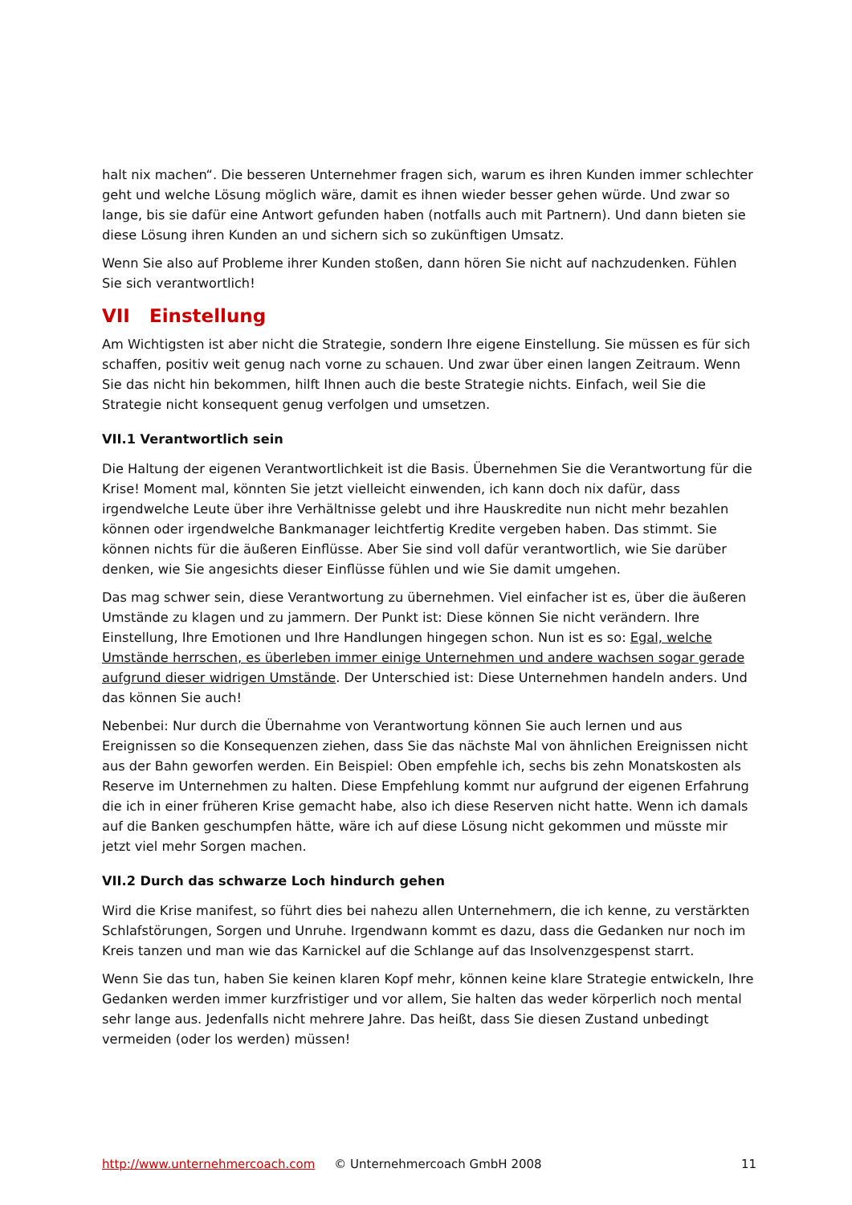halt nix machen“. Die besseren Unternehmer fragen sich, warum es ihren Kunden immer schlechter geht und welche Lösung möglich wäre, damit es ihnen wieder besser gehen würde. Und zwar so lange, bis sie dafür eine Antwort gefunden haben (notfalls auch mit Partnern). Und dann bieten sie diese Lösung ihren Kunden an und sichern sich so zukünftigen Umsatz.
Wenn Sie also auf Probleme ihrer Kunden stoßen, dann hören Sie nicht auf nachzudenken. Fühlen Sie sich verantwortlich!
VII Einstellung
Am Wichtigsten ist aber nicht die Strategie, sondern Ihre eigene Einstellung. Sie müssen es für sich schaffen, positiv weit genug nach vorne zu schauen. Und zwar über einen langen Zeitraum. Wenn Sie das nicht hin bekommen, hilft Ihnen auch die beste Strategie nichts. Einfach, weil Sie die Strategie nicht konsequent genug verfolgen und umsetzen.
VII.1 Verantwortlich sein
Die Haltung der eigenen Verantwortlichkeit ist die Basis. Übernehmen Sie die Verantwortung für die Krise! Moment mal, könnten Sie jetzt vielleicht einwenden, ich kann doch nix dafür, dass irgendwelche Leute über ihre Verhältnisse gelebt und ihre Hauskredite nun nicht mehr bezahlen können oder irgendwelche Bankmanager leichtfertig Kredite vergeben haben. Das stimmt. Sie können nichts für die äußeren Einflüsse. Aber Sie sind voll dafür verantwortlich, wie Sie darüber denken, wie Sie angesichts dieser Einflüsse fühlen und wie Sie damit umgehen.
Das mag schwer sein, diese Verantwortung zu übernehmen. Viel einfacher ist es, über die äußeren Umstände zu klagen und zu jammern. Der Punkt ist: Diese können Sie nicht verändern. Ihre Einstellung, Ihre Emotionen und Ihre Handlungen hingegen schon. Nun ist es so: Egal, welche Umstände herrschen, es überleben immer einige Unternehmen und andere wachsen sogar gerade aufgrund dieser widrigen Umstände. Der Unterschied ist: Diese Unternehmen handeln anders. Und das können Sie auch!
Nebenbei: Nur durch die Übernahme von Verantwortung können Sie auch lernen und aus Ereignissen so die Konsequenzen ziehen, dass Sie das nächste Mal von ähnlichen Ereignissen nicht aus der Bahn geworfen werden. Ein Beispiel: Oben empfehle ich, sechs bis zehn Monatskosten als Reserve im Unternehmen zu halten. Diese Empfehlung kommt nur aufgrund der eigenen Erfahrung die ich in einer früheren Krise gemacht habe, also ich diese Reserven nicht hatte. Wenn ich damals auf die Banken geschumpfen hätte, wäre ich auf diese Lösung nicht gekommen und müsste mir jetzt viel mehr Sorgen machen.
VII.2 Durch das schwarze Loch hindurch gehen
Wird die Krise manifest, so führt dies bei nahezu allen Unternehmern, die ich kenne, zu verstärkten Schlafstörungen, Sorgen und Unruhe. Irgendwann kommt es dazu, dass die Gedanken nur noch im Kreis tanzen und man wie das Karnickel auf die Schlange auf das Insolvenzgespenst starrt.
Wenn Sie das tun, haben Sie keinen klaren Kopf mehr, können keine klare Strategie entwickeln, Ihre Gedanken werden immer kurzfristiger und vor allem, Sie halten das weder körperlich noch mental sehr lange aus. Jedenfalls nicht mehrere Jahre. Das heißt, dass Sie diesen Zustand unbedingt vermeiden (oder los werden) müssen!
http://www.unternehmercoach.com © Unternehmercoach GmbH 2008 11